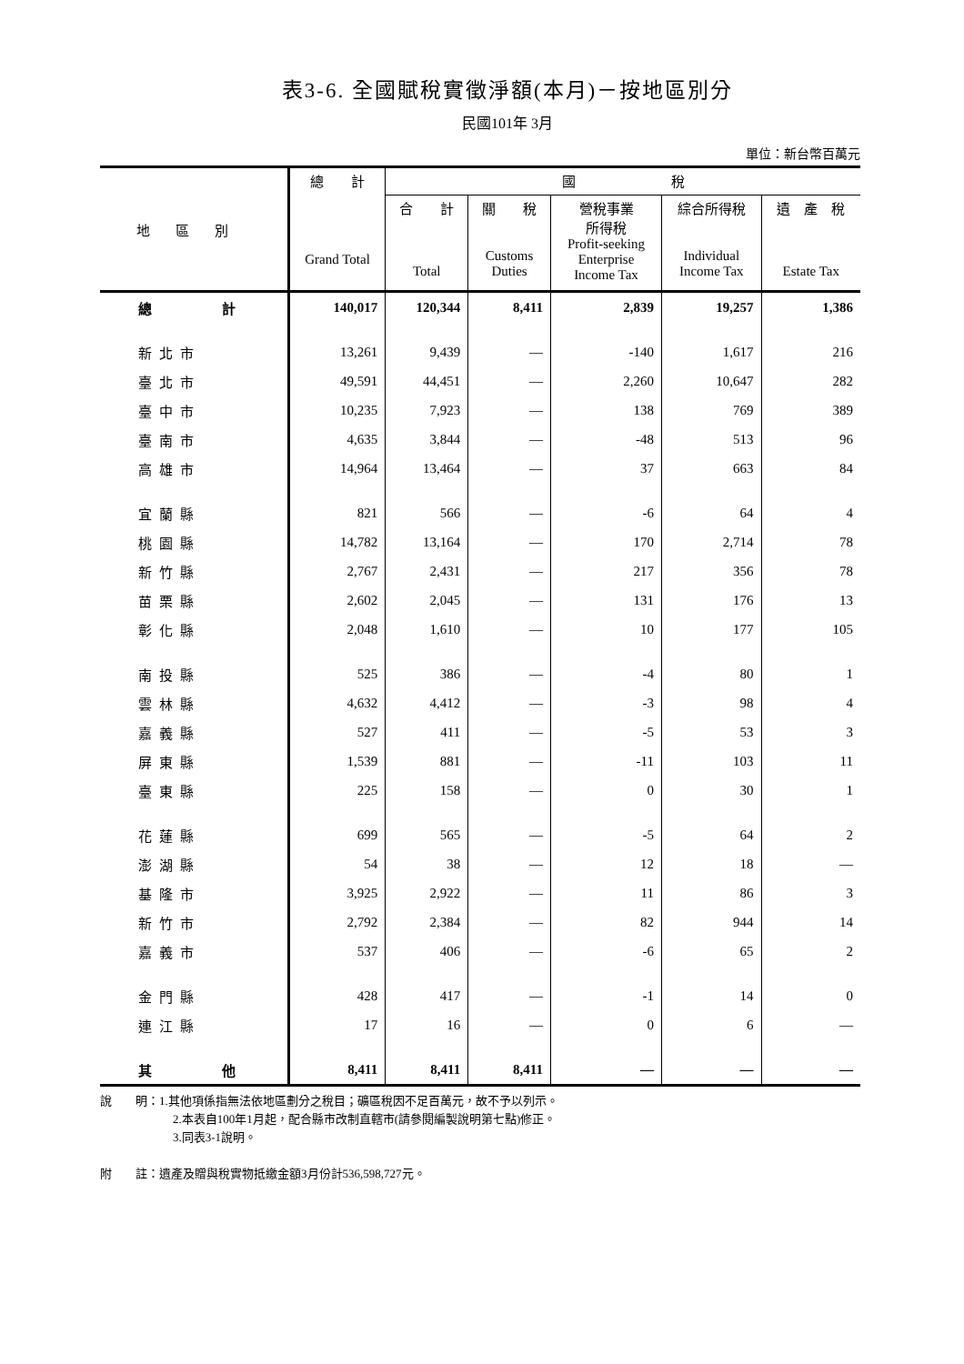表3-6. 全國賦稅實徵淨額(本月)－按地區別分
民國101年 3月
單位：新台幣百萬元
| 地 區 別 | 總 計 Grand Total | 國 稅 | | | | |
| --- | --- | --- | --- | --- | --- | --- |
| | | 合 計 Total | 關 稅 Customs Duties | 營稅事業 所得稅 Profit-seeking Enterprise Income Tax | 綜合所得稅 Individual Income Tax | 遺 產 稅 Estate Tax |
| 總 計 | 140,017 | 120,344 | 8,411 | 2,839 | 19,257 | 1,386 |
| 新北市 | 13,261 | 9,439 | — | -140 | 1,617 | 216 |
| 臺北市 | 49,591 | 44,451 | — | 2,260 | 10,647 | 282 |
| 臺中市 | 10,235 | 7,923 | — | 138 | 769 | 389 |
| 臺南市 | 4,635 | 3,844 | — | -48 | 513 | 96 |
| 高雄市 | 14,964 | 13,464 | — | 37 | 663 | 84 |
| 宜蘭縣 | 821 | 566 | — | -6 | 64 | 4 |
| 桃園縣 | 14,782 | 13,164 | — | 170 | 2,714 | 78 |
| 新竹縣 | 2,767 | 2,431 | — | 217 | 356 | 78 |
| 苗栗縣 | 2,602 | 2,045 | — | 131 | 176 | 13 |
| 彰化縣 | 2,048 | 1,610 | — | 10 | 177 | 105 |
| 南投縣 | 525 | 386 | — | -4 | 80 | 1 |
| 雲林縣 | 4,632 | 4,412 | — | -3 | 98 | 4 |
| 嘉義縣 | 527 | 411 | — | -5 | 53 | 3 |
| 屏東縣 | 1,539 | 881 | — | -11 | 103 | 11 |
| 臺東縣 | 225 | 158 | — | 0 | 30 | 1 |
| 花蓮縣 | 699 | 565 | — | -5 | 64 | 2 |
| 澎湖縣 | 54 | 38 | — | 12 | 18 | — |
| 基隆市 | 3,925 | 2,922 | — | 11 | 86 | 3 |
| 新竹市 | 2,792 | 2,384 | — | 82 | 944 | 14 |
| 嘉義市 | 537 | 406 | — | -6 | 65 | 2 |
| 金門縣 | 428 | 417 | — | -1 | 14 | 0 |
| 連江縣 | 17 | 16 | — | 0 | 6 | — |
| 其 他 | 8,411 | 8,411 | 8,411 | — | — | — |
說　　明：1.其他項係指無法依地區劃分之稅目；礦區稅因不足百萬元，故不予以列示。
2.本表自100年1月起，配合縣市改制直轄市(請參閱編製說明第七點)修正。
3.同表3-1說明。
附　　註：遺產及贈與稅實物抵繳金額3月份計536,598,727元。